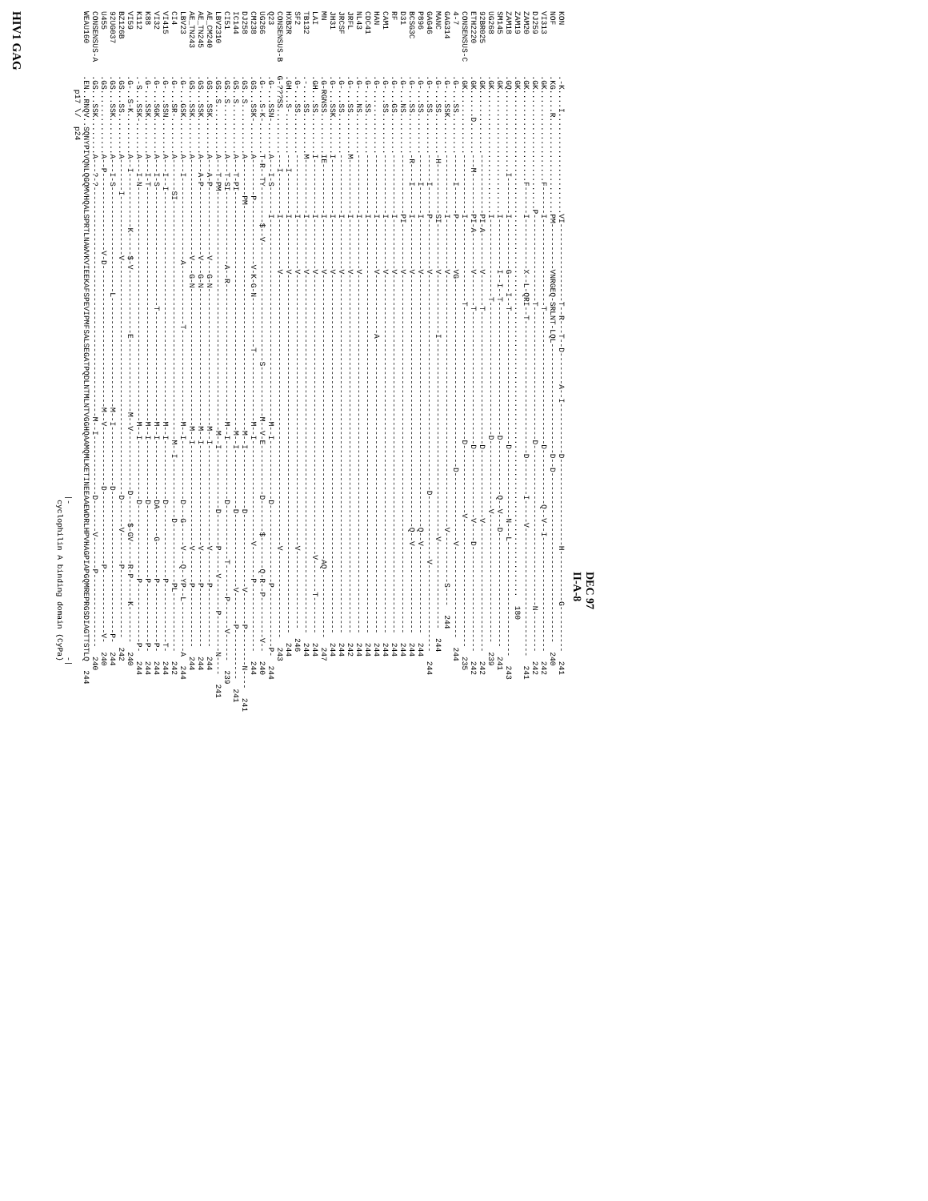HIV1 GAG
                                                                                                          cyclophilin A binding domain (CyPa)
                                                                                                         |-                                 -|
                 p17 \/  p24
WEAU160       .EN..RNQV..SQNYPIVQNLQGQMVHQALSPRTLNAWVKVIEEKAFSPEVIPMFSALSEGATPQDLNTMLNTVGGHQAAMQMLKETINEEAAEWDRLHPVHAGPIAPGQMREPRGSDIAGTTSTLQ  244
CONSENSUS-A   .GS...SSK........A---?-?--------------------------------------------------M--I-------------D-------V-------P----------------  240
U455          .GS..............A--P-----------------V-D-------------------------------M--V-------------D----------------P--------------V-  240
92UG037       .GS...SSK........A---I-S-----------------------L------------------------M--I-------------D-------------------------------P-  244
BZ126B        .GS...SS.........A-------I-------------V---------------------------------------------------D------V-------P---------------  242
VI59          .G-..S-K.........A--I------------K-----$-V--------------E----------------M--V-------------D------$-GV-----R-P-----K--------  240
K112          .-S...SSK-.......A---I-N---------------------------------------------------M--I-------------D----------------P-------------P-  244
K88           .G-...SSK........A---I-T---------------------------------------------------M--I-------------D----------------P-------------P-  244
VI32          .G-...SGK........A---I-S--------------------------T------------------------M--I-------------DA------G--------P-------------P-  244
VI415         .G-...SSN........A---I--I--------------------------------------------------M--I-------------D----------------P-------------T-  244
CI4           .G-...SR-........A-------SI----------------------------------------------------M--I-------------D-------------PL-------------  242
LBV23         .G-...GSK........A---I------------------A-------------T--------------------M--I-------------D---G-----V---Q--YP--L-----------A  244
AE_TN243      .GS...SSK........A---------------------V---G-N------------------------------M--I----------------------V-------P-------------  244
AE_TN245      .GS...SSK........A---A-P---------------V---G-N------------------------------M--I----------------------V-------P-------------  244
AE_CM240      .GS...SSK........A---A-P---------------V---G-N------------------------------M--I----------------------V-------P-------------  244
LBV2310       .GS..S...........A---T-PM----------------------------------------------------M--I-------------D-------P-----V-------P--------N----  241
CI51          .GS..S...........A---T-SI----------------A--R------------------------------M--I-------------D------------T-------P------V------  239
IC144         .GS..S...........A---T-PI----------------------------------------------------M--I-------------D----------------V-------P-----------  241
DJ258         .GS..S...........A--------PM-------------------------------------------------M--I-------------D----------------V-------P--------N----  241
CM238         .GS...SSK-.......A--------P--------------V-K-G-N-----------T---------------M--I----------------------V-------P---------------  244
UG266         .G-...S-K-.......T-R--TY--------$--V--------------------------S-----------M--V-E-----------D-------$-------Q-R--P---------V--  240
Q23           .G-...SSN-.......A---I-S------I--------------------------------------------M--I-------------D-----------------P-------------P-  244
CONSENSUS-B   G-???SS..........---I---------I-----------V-----------------------------------------------------------V-------------------  243
HXB2R         .GH...S-.........---I---------I-----------V------------------------------------------------------------------------------  244
SF2           .G-...SS.........-------------I-----------V-----------------------------------------------------------V-----------------  246
TB132         .-....SS.........M------------I-----------V------------------------------------------------------------------------------  244
LAI           .GH...SS.........I------------I-----------V-------------------------------------------------------------V-------T--------  244
MN            .G-RGNSS.........IE-----------I-----------V--------------------------------------------------------------AQ---------------  247
JH31          .G-...SSK........I------------I-----------V------------------------------------------------------------------------------  244
JRCSF         .G-...SS.........-------------I-----------V------------------------------------------------------------------------------  244
JRFL          .G-...SS.........M------------I-----------V------------------------------------------------------------------------------  242
NL43          .G-...NS.........-------------I-----------V------------------------------------------------------------------------------  244
CDC41         .G-...SS.........-------------I------------------------------------------------------------------------------------------  244
HAN           .G-..............-------------I-----------V-------------A----------------------------------------------------------------  244
CAM1          .G-...SS.........-------------I-----------V------------------------------------------------------------------------------  244
RF            .G-...GS.........-------------I-----------V------------------------------------------------------------------------------  244
D31           .G-...NS.........-------------PI----------V------------------------------------------------------------------------------  244
BCSG3C        .G-...SS.........-R----I------I-----------V-------------------------------------------------------Q--V-------------------  244
P896          .G-...SS.........------I------I-----------V-------------------------------------------------------Q--V-------------------  244
GAG46         .G-...SS.........------I------P-----------V-----------------------------------------------D--------------V-------------------  244
MANC          .G-...SS.........-H-----------SI----------V-------------I-------------------------------------------V-------------------  244
GAG314        .G-...SSK........-------------I-----------V-------------------------------------------------------V-----------S----  244
4-7           .G-...SS.........------I------P-----------VG-----------------------------------------D---------------V--------------------  244
CONSENSUS-C   .GK..............-------------I------------------T-----------------------------D---------------V----------------------------  235
ETH2220       .GK......D.......---M---------PI-A--------V-------T-----------------------------D---------------V----D-----------------------  242
92BR025       .GK..............-------------PI-A--------V-------T-----------------------------D---------------V----------------------------  242
UG268         .GK...........................I-----------------T-----------------------------D---------------V----------------------------  239
SM145         .GK...........................I-----------I--I--T-----------------------------D------------Q--V---D-------------------------  241
ZAM18         .GQ..................I--------I-----------G----I--T-----------------------------D---------------N---L-------------------------  243
ZAM19         .GK..............................................................................................................  180
ZAM20         .GK....................F------I-----------X--L-QRI--T-----------------------------D--------I-----V----------------------------  241
DJ259         .GK..........................P-------------------T-----------------------------D-----------------------------------N---------  242
VI313         .GK....................F------I-------------------T-----------------------------D------------Q--V--I-------------------------  242
NOF           .KG.....R.....................PM----------VNRGEQ-SRLNT-LQL------------------------D--D-------------------------------------  240
KON           .-K....I......................VI-----------------T--R---T--D-------A--I-----------D-------------------H-----------G----------  241
II-A-8
DEC 97